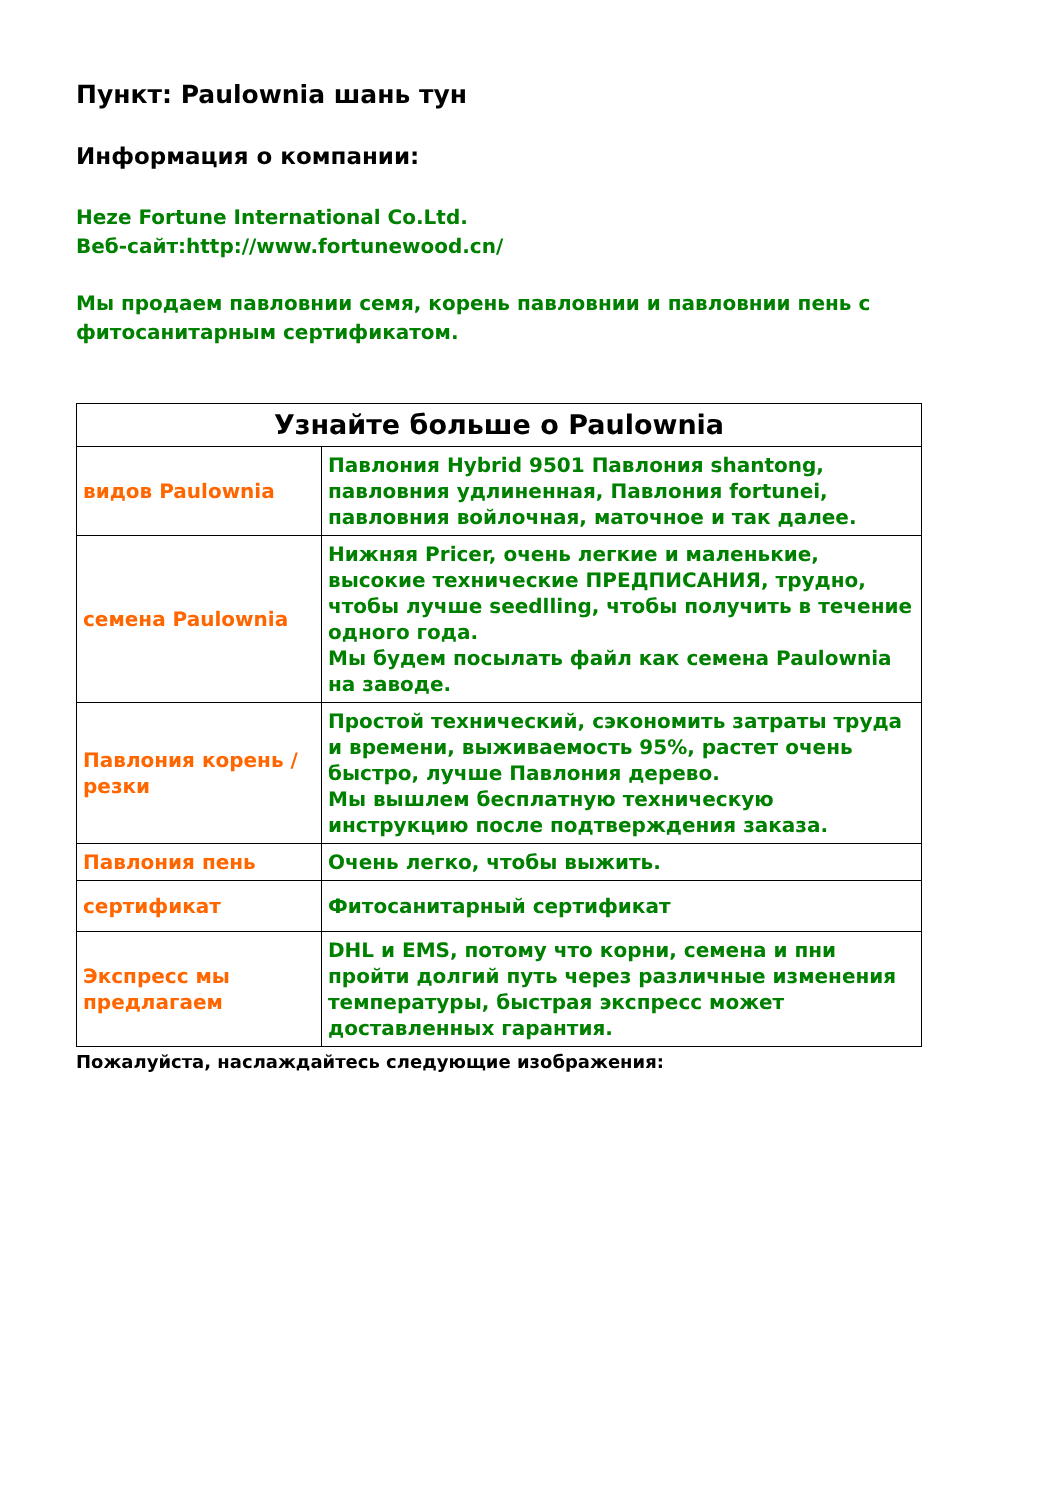Пункт: Paulownia шань тун
Информация о компании:
Heze Fortune International Co.Ltd.
Веб-сайт:http://www.fortunewood.cn/
Мы продаем павловнии семя, корень павловнии и павловнии пень с фитосанитарным сертификатом.
| Узнайте больше о Paulownia | |
| видов Paulownia | Павлония Hybrid 9501 Павлония shantong, павловния удлиненная, Павлония fortunei, павловния войлочная, маточное и так далее. |
| семена Paulownia | Нижняя Pricer, очень легкие и маленькие, высокие технические ПРЕДПИСАНИЯ, трудно, чтобы лучше seedlling, чтобы получить в течение одного года. Мы будем посылать файл как семена Paulownia на заводе. |
| Павлония корень / резки | Простой технический, сэкономить затраты труда и времени, выживаемость 95%, растет очень быстро, лучше Павлония дерево. Мы вышлем бесплатную техническую инструкцию после подтверждения заказа. |
| Павлония пень | Очень легко, чтобы выжить. |
| сертификат | Фитосанитарный сертификат |
| Экспресс мы предлагаем | DHL и EMS, потому что корни, семена и пни пройти долгий путь через различные изменения температуры, быстрая экспресс может доставленных гарантия. |
Пожалуйста, наслаждайтесь следующие изображения: